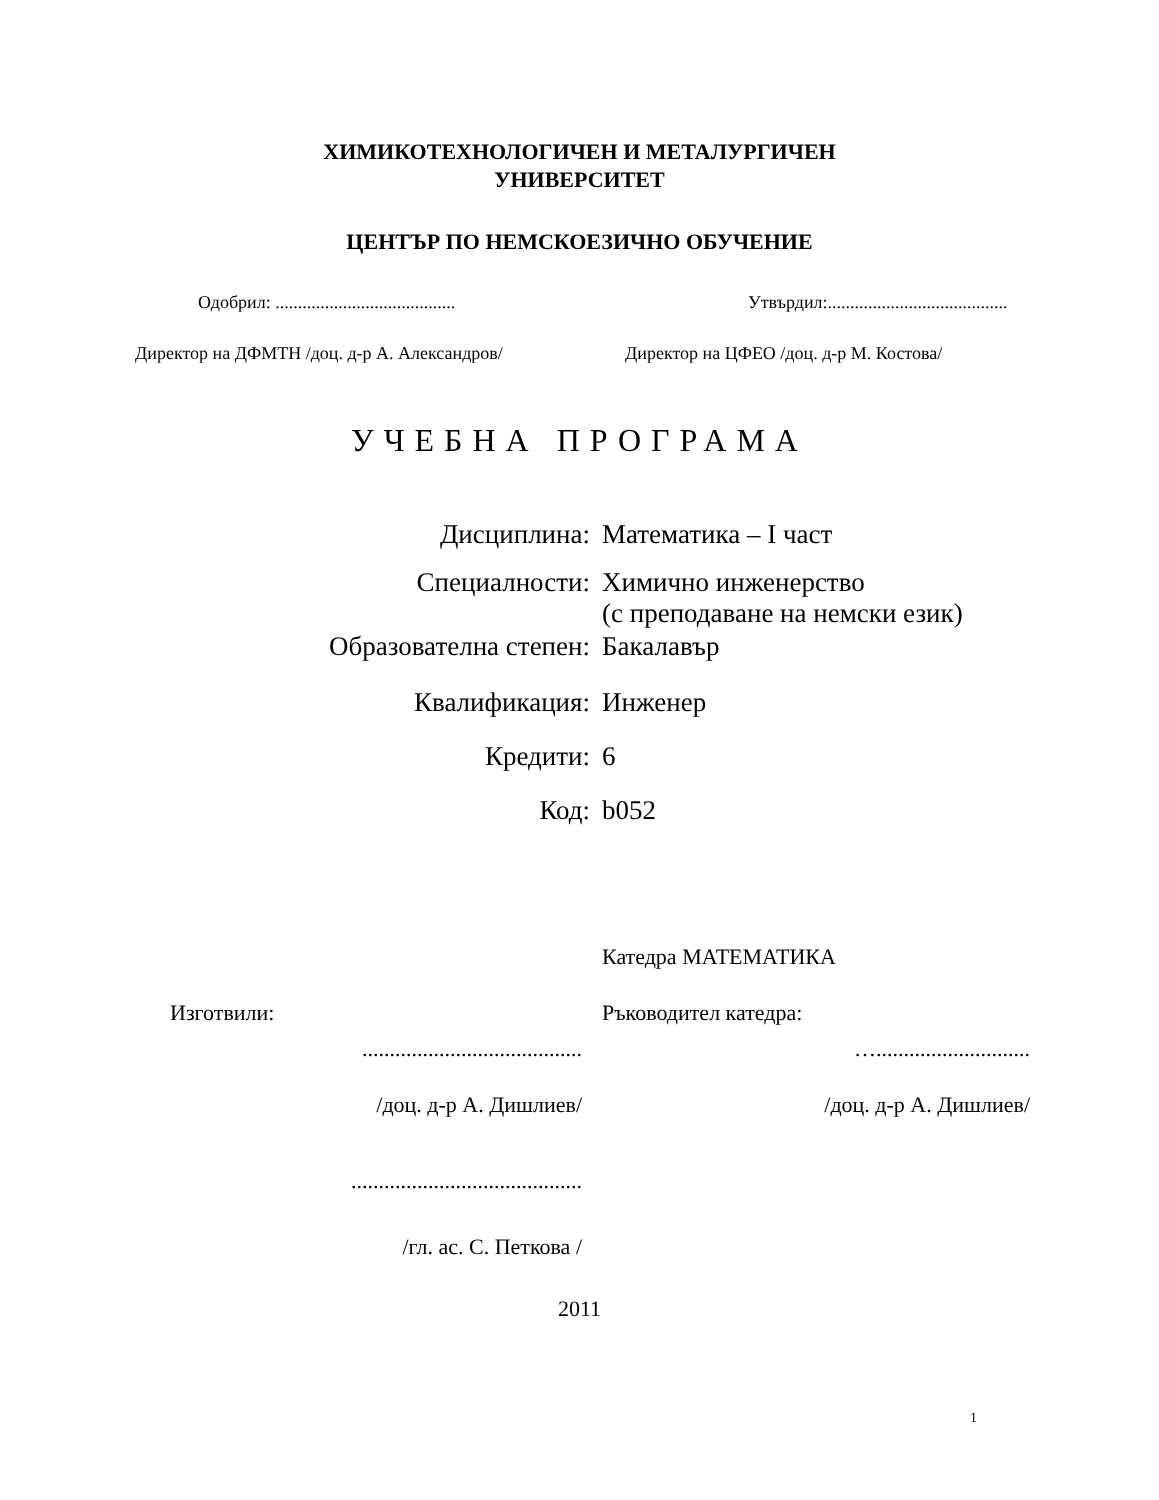ХИМИКОТЕХНОЛОГИЧЕН И МЕТАЛУРГИЧЕН
УНИВЕРСИТЕТ
ЦЕНТЪР ПО НЕМСКОЕЗИЧНО ОБУЧЕНИЕ
Одобрил: ........................................ Утвърдил:........................................
Директор на ДФМТН /доц. д-р А. Александров/ Директор на ЦФЕО /доц. д-р М. Костова/
УЧЕБНА ПРОГРАМА
Дисциплина: Математика – I част
Специалности: Химично инженерство
(с преподаване на немски език)
Образователна степен: Бакалавър
Квалификация: Инженер
Кредити: 6
Код: b052
Катедра МАТЕМАТИКА
Изготвили: Ръководител катедра:
........................................ …............................
/доц. д-р А. Дишлиев/ /доц. д-р А. Дишлиев/
..........................................
/гл. ас. С. Петкова /
2011
1